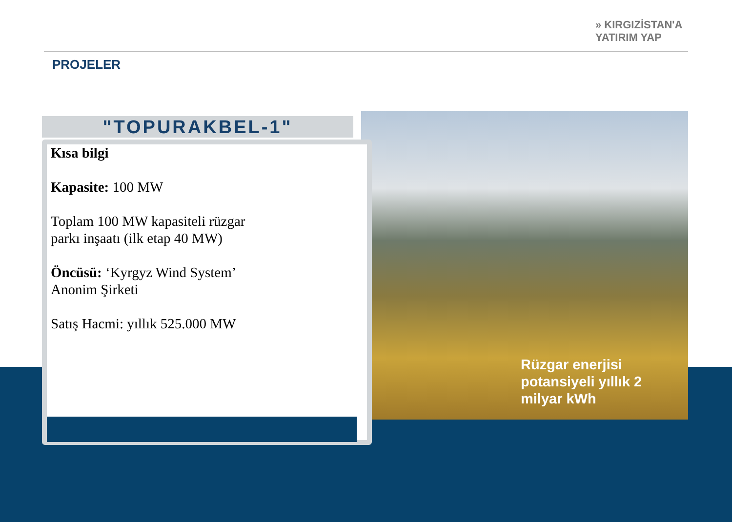» KIRGIZİSTAN'A
YATIRIM YAP
PROJELER
Rüzgar enerjisi
potansiyeli yıllık 2
milyar kWh
"TOPURAKBEL-1"
Kısa bilgi
Kapasite: 100 MW
Toplam 100 MW kapasiteli rüzgar
parkı inşaatı (ilk etap 40 MW)
Öncüsü: ‘Kyrgyz Wind System’
Anonim Şirketi
Satış Hacmi: yıllık 525.000 MW